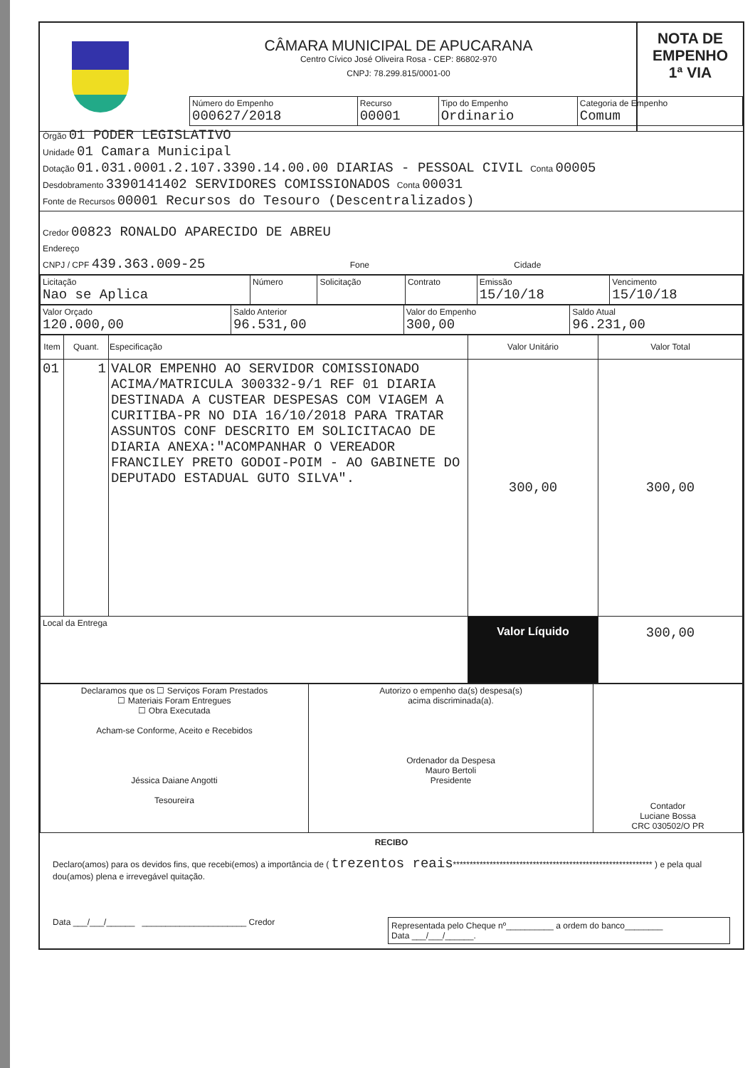CÂMARA MUNICIPAL DE APUCARANA
Centro Cívico José Oliveira Rosa - CEP: 86802-970
CNPJ: 78.299.815/0001-00
NOTA DE
EMPENHO
1ª VIA
| Número do Empenho 000627/2018 | Recurso 00001 | Tipo do Empenho Ordinario | Categoria de Empenho Comum |
Órgão 01 PODER LEGISLATIVO
Unidade 01 Camara Municipal
Dotação 01.031.0001.2.107.3390.14.00.00 DIARIAS - PESSOAL CIVIL Conta 00005
Desdobramento 3390141402 SERVIDORES COMISSIONADOS Conta 00031
Fonte de Recursos 00001 Recursos do Tesouro (Descentralizados)
Credor 00823 RONALDO APARECIDO DE ABREU
Endereço
CNPJ / CPF 439.363.009-25 Fone Cidade
| Licitação Nao se Aplica | Número | Solicitação | Contrato | Emissão 15/10/18 | Vencimento 15/10/18 |
| Valor Orçado 120.000,00 | Saldo Anterior 96.531,00 | Valor do Empenho 300,00 | Saldo Atual 96.231,00 |
| Item | Quant. | Especificação | Valor Unitário | Valor Total |
| --- | --- | --- | --- | --- |
| 01 | 1 | VALOR EMPENHO AO SERVIDOR COMISSIONADO ACIMA/MATRICULA 300332-9/1 REF 01 DIARIA DESTINADA A CUSTEAR DESPESAS COM VIAGEM A CURITIBA-PR NO DIA 16/10/2018 PARA TRATAR ASSUNTOS CONF DESCRITO EM SOLICITACAO DE DIARIA ANEXA:"ACOMPANHAR O VEREADOR FRANCILEY PRETO GODOI-POIM - AO GABINETE DO DEPUTADO ESTADUAL GUTO SILVA". | 300,00 | 300,00 |
| Local da Entrega | | | Valor Líquido | 300,00 |
| Declaramos que os ☐ Serviços Foram Prestados ☐ Materiais Foram Entregues ☐ Obra Executada Acham-se Conforme, Aceito e Recebidos Jéssica Daiane Angotti Tesoureira | Autorizo o empenho da(s) despesa(s) acima discriminada(a). Ordenador da Despesa Mauro Bertoli Presidente | Contador Luciane Bossa CRC 030502/O PR |
RECIBO
Declaro(amos) para os devidos fins, que recebi(emos) a importância de ( trezentos reais************************************************************ ) e pela qual dou(amos) plena e irrevegável quitação.
Data ___/___/______ ______________________ Credor
Representada pelo Cheque nº__________ a ordem do banco________
Data ___/___/______.